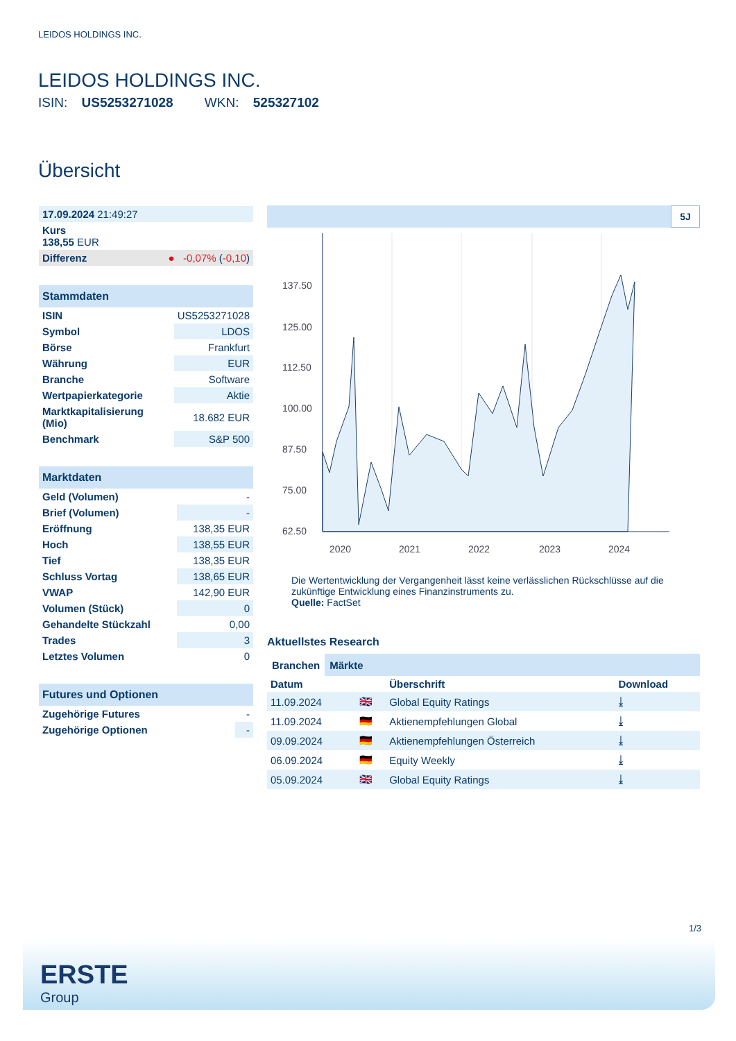LEIDOS HOLDINGS INC.
LEIDOS HOLDINGS INC.
ISIN: US5253271028 WKN: 525327102
Übersicht
| 17.09.2024 21:49:27 |
| Kurs 138,55 EUR |
| Differenz ● -0,07% ( -0,10 ) |
| Stammdaten | |
| ISIN | US5253271028 |
| Symbol | LDOS |
| Börse | Frankfurt |
| Währung | EUR |
| Branche | Software |
| Wertpapierkategorie | Aktie |
| Marktkapitalisierung (Mio) | 18.682 EUR |
| Benchmark | S&P 500 |
| Marktdaten | |
| Geld (Volumen) | - |
| Brief (Volumen) | - |
| Eröffnung | 138,35 EUR |
| Hoch | 138,55 EUR |
| Tief | 138,35 EUR |
| Schluss Vortag | 138,65 EUR |
| VWAP | 142,90 EUR |
| Volumen (Stück) | 0 |
| Gehandelte Stückzahl | 0,00 |
| Trades | 3 |
| Letztes Volumen | 0 |
| Futures und Optionen | |
| Zugehörige Futures | - |
| Zugehörige Optionen | - |
5J
137.50
125.00
112.50
100.00
87.50
75.00
62.50
2020
2021
2022
2023
2024
Die Wertentwicklung der Vergangenheit lässt keine verlässlichen Rückschlüsse auf die zukünftige Entwicklung eines Finanzinstruments zu.
Quelle: FactSet
Aktuellstes Research
Branchen Märkte
| Datum | | Überschrift | Download |
| --- | --- | --- | --- |
| 11.09.2024 | 🇬🇧 | Global Equity Ratings | ⤓ |
| 11.09.2024 | 🇩🇪 | Aktienempfehlungen Global | ⤓ |
| 09.09.2024 | 🇩🇪 | Aktienempfehlungen Österreich | ⤓ |
| 06.09.2024 | 🇩🇪 | Equity Weekly | ⤓ |
| 05.09.2024 | 🇬🇧 | Global Equity Ratings | ⤓ |
1/3
ERSTE
Group